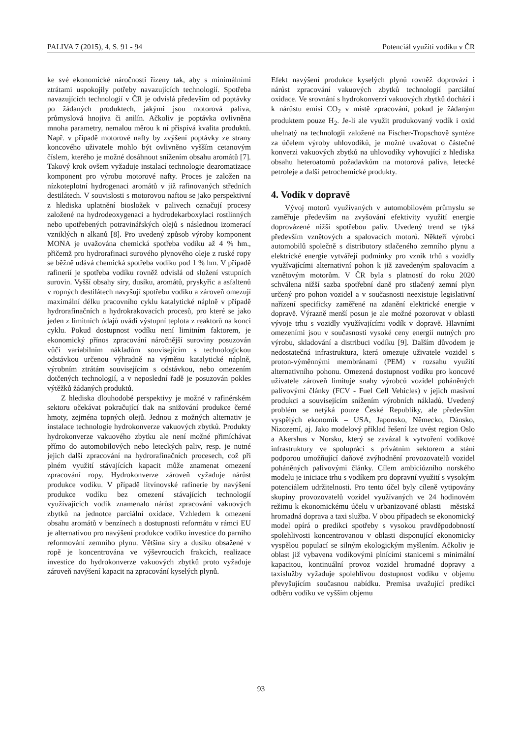PALIVA 7 (2015), 4, S. 91 - 94 Potenciál využití vodíku v ČR
ke své ekonomické náročnosti řízeny tak, aby s minimálními ztrátami uspokojily potřeby navazujících technologií. Spotřeba navazujících technologií v ČR je odvislá především od poptávky po žádaných produktech, jakými jsou motorová paliva, průmyslová hnojiva či anilín. Ačkoliv je poptávka ovlivněna mnoha parametry, nemalou měrou k ní přispívá kvalita produktů. Např. v případě motorové nafty by zvýšení poptávky ze strany koncového uživatele mohlo být ovlivněno vyšším cetanovým číslem, kterého je možné dosáhnout snížením obsahu aromátů [7]. Takový krok ovšem vyžaduje instalací technologie dearomatizace komponent pro výrobu motorové nafty. Proces je založen na nízkoteplotní hydrogenaci aromátů v již rafinovaných středních destilátech. V souvislosti s motorovou naftou se jako perspektivní z hlediska uplatnění biosložek v palivech označují procesy založené na hydrodeoxygenaci a hydrodekarboxylaci rostlinných nebo upotřebených potravinářských olejů s následnou izomerací vzniklých n alkanů [8]. Pro uvedený způsob výroby komponent MONA je uvažována chemická spotřeba vodíku až 4 % hm., přičemž pro hydrorafinaci surového plynového oleje z ruské ropy se běžně udává chemická spotřeba vodíku pod 1 % hm. V případě rafinerií je spotřeba vodíku rovněž odvislá od složení vstupních surovin. Vyšší obsahy síry, dusíku, aromátů, pryskyřic a asfaltenů v ropných destilátech navyšují spotřebu vodíku a zároveň omezují maximální délku pracovního cyklu katalytické náplně v případě hydrorafinačních a hydrokrakovacích procesů, pro které se jako jeden z limitních údajů uvádí výstupní teplota z reaktorů na konci cyklu. Pokud dostupnost vodíku není limitním faktorem, je ekonomický přínos zpracování náročnější suroviny posuzován vůči variabilním nákladům souvisejícím s technologickou odstávkou určenou výhradně na výměnu katalytické náplně, výrobním ztrátám souvisejícím s odstávkou, nebo omezením dotčených technologií, a v neposlední řadě je posuzován pokles výtěžků žádaných produktů.
Z hlediska dlouhodobé perspektivy je možné v rafinérském sektoru očekávat pokračující tlak na snižování produkce černé hmoty, zejména topných olejů. Jednou z možných alternativ je instalace technologie hydrokonverze vakuových zbytků. Produkty hydrokonverze vakuového zbytku ale není možné přimíchávat přímo do automobilových nebo leteckých paliv, resp. je nutné jejich další zpracování na hydrorafinačních procesech, což při plném využití stávajících kapacit může znamenat omezení zpracování ropy. Hydrokonverze zároveň vyžaduje nárůst produkce vodíku. V případě litvínovské rafinerie by navýšení produkce vodíku bez omezení stávajících technologií využívajících vodík znamenalo nárůst zpracování vakuových zbytků na jednotce parciální oxidace. Vzhledem k omezení obsahu aromátů v benzínech a dostupnosti reformátu v rámci EU je alternativou pro navýšení produkce vodíku investice do parního reformování zemního plynu. Většina síry a dusíku obsažené v ropě je koncentrována ve výševroucích frakcích, realizace investice do hydrokonverze vakuových zbytků proto vyžaduje zároveň navýšení kapacit na zpracování kyselých plynů.
Efekt navýšení produkce kyselých plynů rovněž doprovází i nárůst zpracování vakuových zbytků technologií parciální oxidace. Ve srovnání s hydrokonverzí vakuových zbytků dochází i k nárůstu emisí CO<sub>2</sub> v místě zpracování, pokud je žádaným produktem pouze H<sub>2</sub>. Je-li ale využit produkovaný vodík i oxid uhelnatý na technologii založené na Fischer-Tropschově syntéze za účelem výroby uhlovodíků, je možné uvažovat o částečné konverzi vakuových zbytků na uhlovodíky vyhovující z hlediska obsahu heteroatomů požadavkům na motorová paliva, letecké petroleje a další petrochemické produkty.
4. Vodík v dopravě
Vývoj motorů využívaných v automobilovém průmyslu se zaměřuje především na zvyšování efektivity využití energie doprovázené nižší spotřebou paliv. Uvedený trend se týká především vznětových a spalovacích motorů. Někteří výrobci automobilů společně s distributory stlačeného zemního plynu a elektrické energie vytvářejí podmínky pro vznik trhů s vozidly využívajícími alternativní pohon k již zavedeným spalovacím a vznětovým motorům. V ČR byla s platností do roku 2020 schválena nižší sazba spotřební daně pro stlačený zemní plyn určený pro pohon vozidel a v současnosti neexistuje legislativní nařízení specificky zaměřené na zdanění elektrické energie v dopravě. Výrazně menší posun je ale možné pozorovat v oblasti vývoje trhu s vozidly využívajícími vodík v dopravě. Hlavními omezeními jsou v současnosti vysoké ceny energií nutných pro výrobu, skladování a distribuci vodíku [9]. Dalším důvodem je nedostatečná infrastruktura, která omezuje uživatele vozidel s proton-výměnnými membránami (PEM) v rozsahu využití alternativního pohonu. Omezená dostupnost vodíku pro koncové uživatele zároveň limituje snahy výrobců vozidel poháněných palivovými články (FCV - Fuel Cell Vehicles) v jejich masivní produkci a souvisejícím snížením výrobních nákladů. Uvedený problém se netýká pouze České Republiky, ale především vyspělých ekonomik – USA, Japonsko, Německo, Dánsko, Nizozemí, aj. Jako modelový příklad řešení lze uvést region Oslo a Akershus v Norsku, který se zavázal k vytvoření vodíkové infrastruktury ve spolupráci s privátním sektorem a stání podporou umožňující daňové zvýhodnění provozovatelů vozidel poháněných palivovými články. Cílem ambiciózního norského modelu je iniciace trhu s vodíkem pro dopravní využití s vysokým potenciálem udržitelnosti. Pro tento účel byly cíleně vytipovány skupiny provozovatelů vozidel využívaných ve 24 hodinovém režimu k ekonomickému účelu v urbanizované oblasti – městská hromadná doprava a taxi služba. V obou případech se ekonomický model opírá o predikci spotřeby s vysokou pravděpodobností spolehlivosti koncentrovanou v oblasti disponující ekonomicky vyspělou populací se silným ekologickým myšlením. Ačkoliv je oblast již vybavena vodíkovými plnícími stanicemi s minimální kapacitou, kontinuální provoz vozidel hromadné dopravy a taxislužby vyžaduje spolehlivou dostupnost vodíku v objemu převyšujícím současnou nabídku. Premisa uvažující predikci odběru vodíku ve vyšším objemu
93